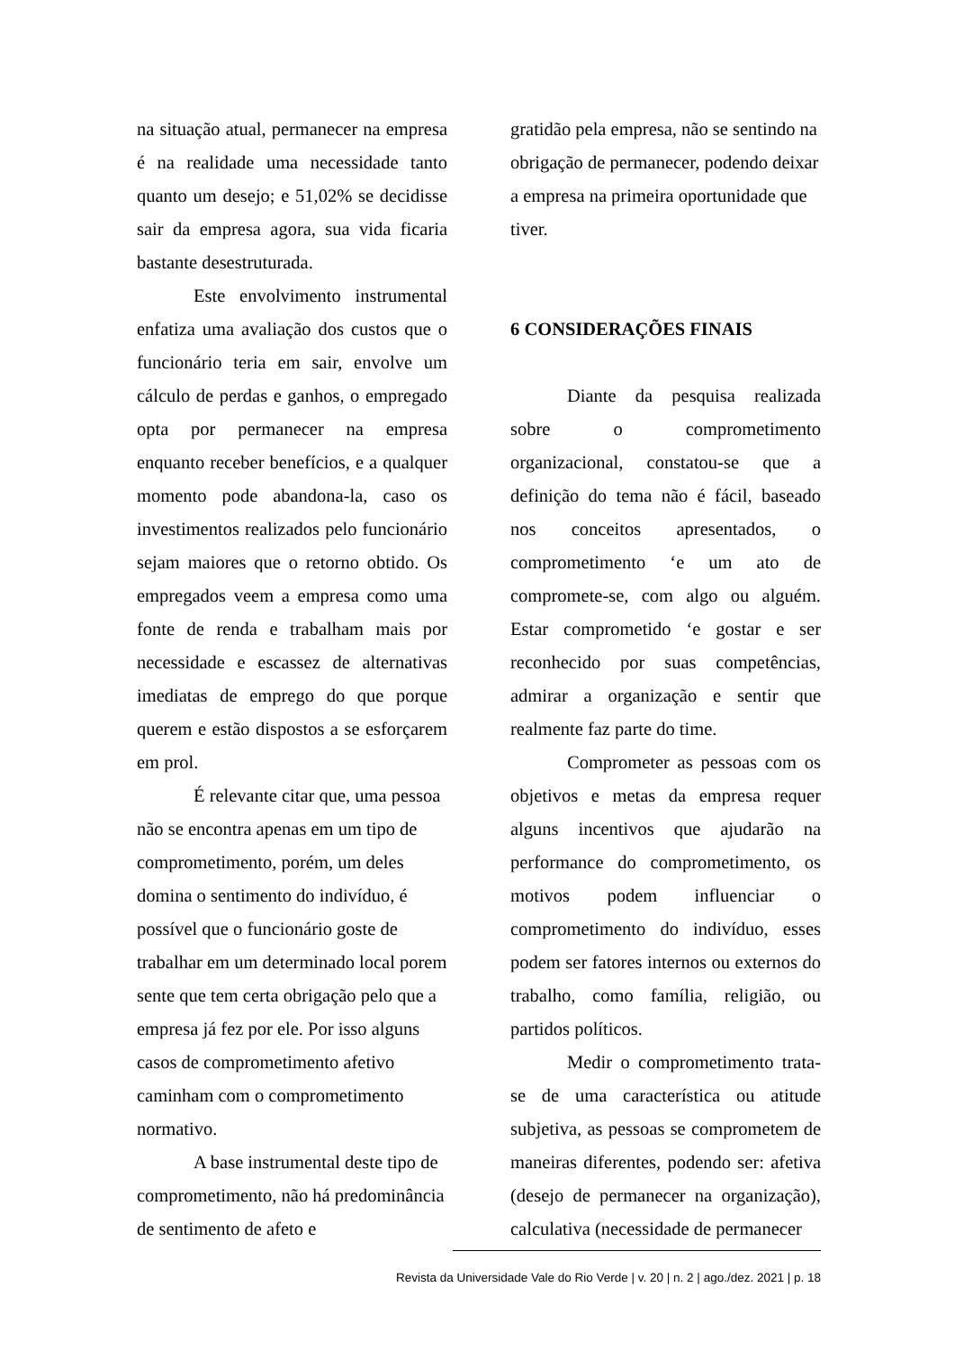na situação atual, permanecer na empresa é na realidade uma necessidade tanto quanto um desejo; e 51,02% se decidisse sair da empresa agora, sua vida ficaria bastante desestruturada.
Este envolvimento instrumental enfatiza uma avaliação dos custos que o funcionário teria em sair, envolve um cálculo de perdas e ganhos, o empregado opta por permanecer na empresa enquanto receber benefícios, e a qualquer momento pode abandona-la, caso os investimentos realizados pelo funcionário sejam maiores que o retorno obtido. Os empregados veem a empresa como uma fonte de renda e trabalham mais por necessidade e escassez de alternativas imediatas de emprego do que porque querem e estão dispostos a se esforçarem em prol.
É relevante citar que, uma pessoa não se encontra apenas em um tipo de comprometimento, porém, um deles domina o sentimento do indivíduo, é possível que o funcionário goste de trabalhar em um determinado local porem sente que tem certa obrigação pelo que a empresa já fez por ele. Por isso alguns casos de comprometimento afetivo caminham com o comprometimento normativo.
A base instrumental deste tipo de comprometimento, não há predominância de sentimento de afeto e
gratidão pela empresa, não se sentindo na obrigação de permanecer, podendo deixar a empresa na primeira oportunidade que tiver.
6 CONSIDERAÇÕES FINAIS
Diante da pesquisa realizada sobre o comprometimento organizacional, constatou-se que a definição do tema não é fácil, baseado nos conceitos apresentados, o comprometimento ‘e um ato de compromete-se, com algo ou alguém. Estar comprometido ‘e gostar e ser reconhecido por suas competências, admirar a organização e sentir que realmente faz parte do time.
Comprometer as pessoas com os objetivos e metas da empresa requer alguns incentivos que ajudarão na performance do comprometimento, os motivos podem influenciar o comprometimento do indivíduo, esses podem ser fatores internos ou externos do trabalho, como família, religião, ou partidos políticos.
Medir o comprometimento trata-se de uma característica ou atitude subjetiva, as pessoas se comprometem de maneiras diferentes, podendo ser: afetiva (desejo de permanecer na organização), calculativa (necessidade de permanecer
Revista da Universidade Vale do Rio Verde | v. 20 | n. 2 | ago./dez. 2021 | p. 18